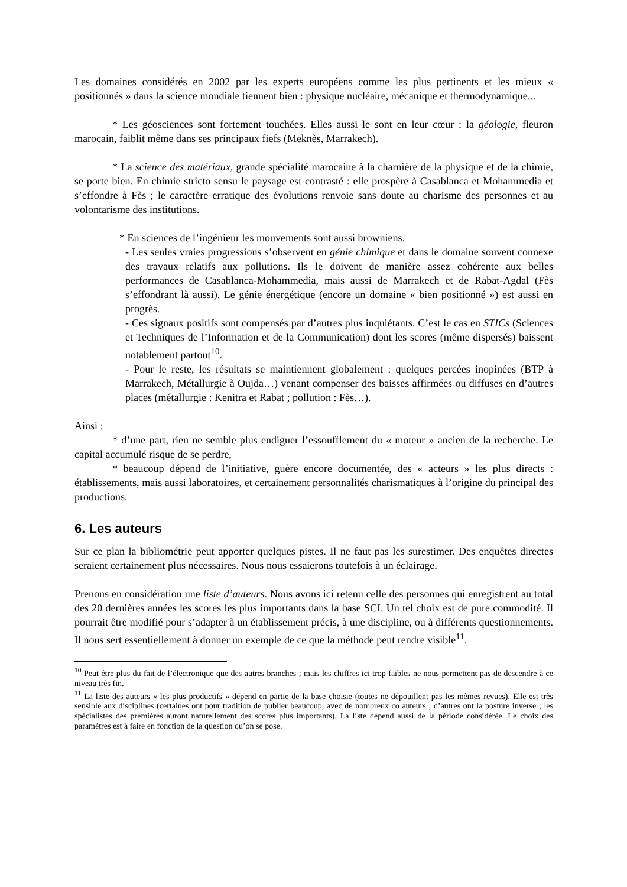Les domaines considérés en 2002 par les experts européens comme les plus pertinents et les mieux « positionnés » dans la science mondiale tiennent bien : physique nucléaire, mécanique et thermodynamique...
* Les géosciences sont fortement touchées. Elles aussi le sont en leur cœur : la géologie, fleuron marocain, faiblit même dans ses principaux fiefs (Meknès, Marrakech).
* La science des matériaux, grande spécialité marocaine à la charnière de la physique et de la chimie, se porte bien. En chimie stricto sensu le paysage est contrasté : elle prospère à Casablanca et Mohammedia et s’effondre à Fès ; le caractère erratique des évolutions renvoie sans doute au charisme des personnes et au volontarisme des institutions.
* En sciences de l’ingénieur les mouvements sont aussi browniens.
- Les seules vraies progressions s’observent en génie chimique et dans le domaine souvent connexe des travaux relatifs aux pollutions. Ils le doivent de manière assez cohérente aux belles performances de Casablanca-Mohammedia, mais aussi de Marrakech et de Rabat-Agdal (Fès s’effondrant là aussi). Le génie énergétique (encore un domaine « bien positionné ») est aussi en progrès.
- Ces signaux positifs sont compensés par d’autres plus inquiétants. C’est le cas en STICs (Sciences et Techniques de l’Information et de la Communication) dont les scores (même dispersés) baissent notablement partout<sup>10</sup>.
- Pour le reste, les résultats se maintiennent globalement : quelques percées inopinées (BTP à Marrakech, Métallurgie à Oujda…) venant compenser des baisses affirmées ou diffuses en d’autres places (métallurgie : Kenitra et Rabat ; pollution : Fès…).
Ainsi :
* d’une part, rien ne semble plus endiguer l’essoufflement du « moteur » ancien de la recherche. Le capital accumulé risque de se perdre,
* beaucoup dépend de l’initiative, guère encore documentée, des « acteurs » les plus directs : établissements, mais aussi laboratoires, et certainement personnalités charismatiques à l’origine du principal des productions.
6. Les auteurs
Sur ce plan la bibliométrie peut apporter quelques pistes. Il ne faut pas les surestimer. Des enquêtes directes seraient certainement plus nécessaires. Nous nous essaierons toutefois à un éclairage.
Prenons en considération une liste d’auteurs. Nous avons ici retenu celle des personnes qui enregistrent au total des 20 dernières années les scores les plus importants dans la base SCI. Un tel choix est de pure commodité. Il pourrait être modifié pour s’adapter à un établissement précis, à une discipline, ou à différents questionnements. Il nous sert essentiellement à donner un exemple de ce que la méthode peut rendre visible<sup>11</sup>.
<sup>10</sup> Peut être plus du fait de l’électronique que des autres branches ; mais les chiffres ici trop faibles ne nous permettent pas de descendre à ce niveau très fin.
<sup>11</sup> La liste des auteurs « les plus productifs » dépend en partie de la base choisie (toutes ne dépouillent pas les mêmes revues). Elle est très sensible aux disciplines (certaines ont pour tradition de publier beaucoup, avec de nombreux co auteurs ; d’autres ont la posture inverse ; les spécialistes des premières auront naturellement des scores plus importants). La liste dépend aussi de la période considérée. Le choix des paramètres est à faire en fonction de la question qu’on se pose.